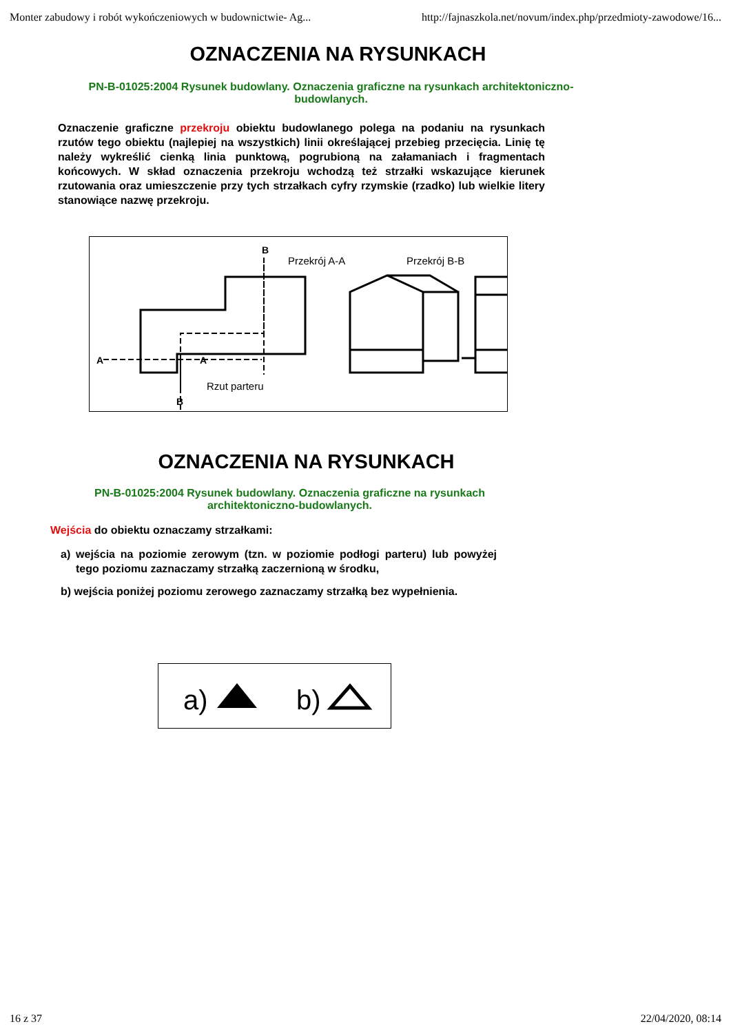Monter zabudowy i robót wykończeniowych w budownictwie- Ag... http://fajnaszkola.net/novum/index.php/przedmioty-zawodowe/16...
OZNACZENIA NA RYSUNKACH
PN-B-01025:2004 Rysunek budowlany. Oznaczenia graficzne na rysunkach architektoniczno-budowlanych.
Oznaczenie graficzne przekroju obiektu budowlanego polega na podaniu na rysunkach rzutów tego obiektu (najlepiej na wszystkich) linii określającej przebieg przecięcia. Linię tę należy wykreślić cienką linia punktową, pogrubioną na załamaniach i fragmentach końcowych. W skład oznaczenia przekroju wchodzą też strzałki wskazujące kierunek rzutowania oraz umieszczenie przy tych strzałkach cyfry rzymskie (rzadko) lub wielkie litery stanowiące nazwę przekroju.
Przekrój A-A
Przekrój B-B
Rzut parteru
A
A
B
B
OZNACZENIA NA RYSUNKACH
PN-B-01025:2004 Rysunek budowlany. Oznaczenia graficzne na rysunkach architektoniczno-budowlanych.
Wejścia do obiektu oznaczamy strzałkami:
a) wejścia na poziomie zerowym (tzn. w poziomie podłogi parteru) lub powyżej tego poziomu zaznaczamy strzałką zaczernioną w środku,
b) wejścia poniżej poziomu zerowego zaznaczamy strzałką bez wypełnienia.
a)
b)
16 z 37 22/04/2020, 08:14